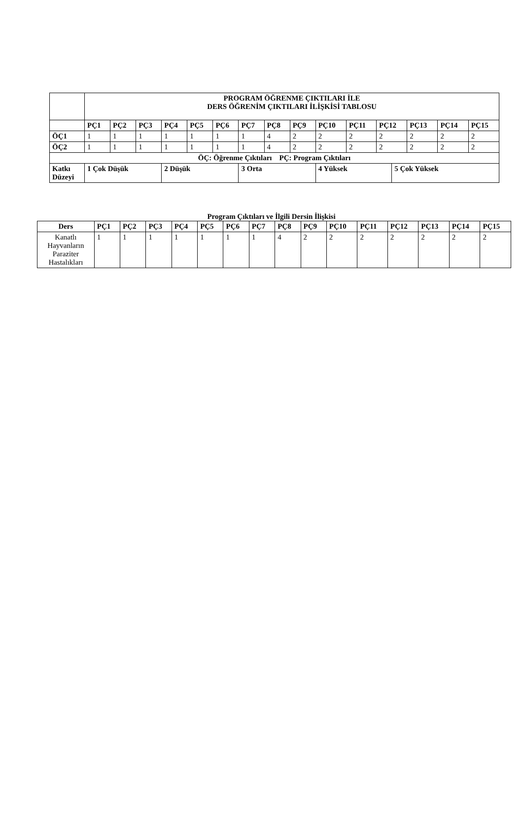| | PROGRAM ÖĞRENME ÇIKTILARI İLE DERS ÖĞRENİM ÇIKTILARI İLİŞKİSİ TABLOSU | | | | | | | | | | | | | | | |
| --- | --- | --- | --- | --- | --- | --- | --- | --- | --- | --- | --- | --- | --- | --- | --- | --- |
| | PÇ1 | PÇ2 | PÇ3 | PÇ4 | PÇ5 | PÇ6 | PÇ7 | PÇ8 | PÇ9 | PÇ10 | PÇ11 | PÇ12 | | PÇ13 | PÇ14 | PÇ15 |
| ÖÇ1 | 1 | 1 | 1 | 1 | 1 | 1 | 1 | 4 | 2 | 2 | 2 | 2 | | 2 | 2 | 2 |
| ÖÇ2 | 1 | 1 | 1 | 1 | 1 | 1 | 1 | 4 | 2 | 2 | 2 | 2 | | 2 | 2 | 2 |
| ÖÇ: Öğrenme Çıktıları PÇ: Program Çıktıları | | | | | | | | | | | | | | | | |
| Katkı Düzeyi | 1 Çok Düşük | | | 2 Düşük | | | 3 Orta | | | 4 Yüksek | | | 5 Çok Yüksek | | | |
Program Çıktıları ve İlgili Dersin İlişkisi
| Ders | PÇ1 | PÇ2 | PÇ3 | PÇ4 | PÇ5 | PÇ6 | PÇ7 | PÇ8 | PÇ9 | PÇ10 | PÇ11 | PÇ12 | PÇ13 | PÇ14 | PÇ15 |
| --- | --- | --- | --- | --- | --- | --- | --- | --- | --- | --- | --- | --- | --- | --- | --- |
| Kanatlı Hayvanların Paraziter Hastalıkları | 1 | 1 | 1 | 1 | 1 | 1 | 1 | 4 | 2 | 2 | 2 | 2 | 2 | 2 | 2 |